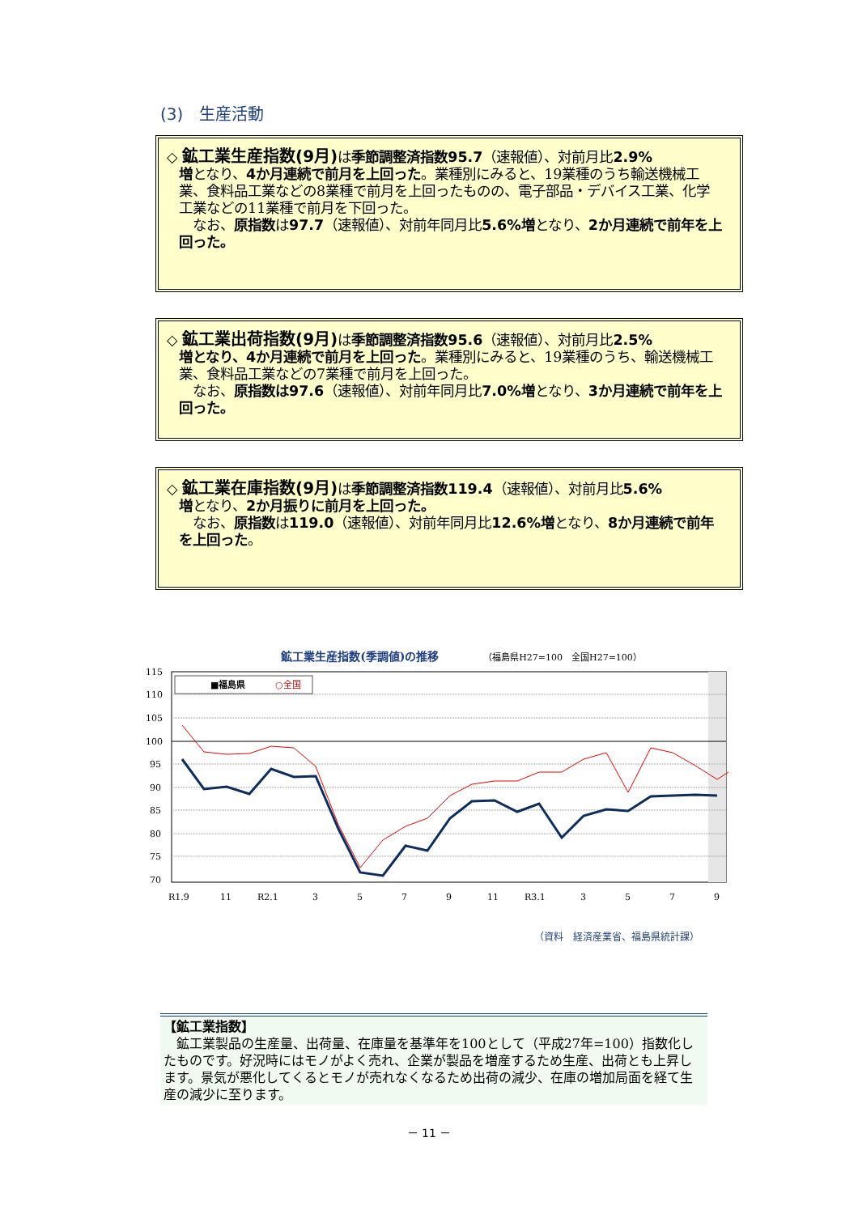(3)　生産活動
◇ 鉱工業生産指数(9月) は季節調整済指数95.7（速報値）、対前月比2.9%
増となり、4か月連続で前月を上回った。業種別にみると、19業種のうち輸送機械工業、食料品工業などの8業種で前月を上回ったものの、電子部品・デバイス工業、化学工業などの11業種で前月を下回った。
　なお、原指数は97.7（速報値）、対前年同月比5.6%増となり、2か月連続で前年を上回った。
◇ 鉱工業出荷指数(9月) は季節調整済指数95.6（速報値）、対前月比2.5%
増となり、4か月連続で前月を上回った。業種別にみると、19業種のうち、輸送機械工業、食料品工業などの7業種で前月を上回った。
　なお、原指数は97.6（速報値）、対前年同月比7.0%増となり、3か月連続で前年を上回った。
◇ 鉱工業在庫指数(9月) は季節調整済指数119.4（速報値）、対前月比5.6%
増となり、2か月振りに前月を上回った。
　なお、原指数は119.0（速報値）、対前年同月比12.6%増となり、8か月連続で前年を上回った。
鉱工業生産指数(季調値)の推移 （福島県H27=100　全国H27=100）
115
110
105
100
95
90
85
80
75
70
■福島県
○全国
R1.9
11
R2.1
3
5
7
9
11
R3.1
3
5
7
9
11 R4.1 3 5 7 9
（資料　経済産業省、福島県統計課）
【鉱工業指数】
　鉱工業製品の生産量、出荷量、在庫量を基準年を100として（平成27年=100）指数化したものです。好況時にはモノがよく売れ、企業が製品を増産するため生産、出荷とも上昇します。景気が悪化してくるとモノが売れなくなるため出荷の減少、在庫の増加局面を経て生産の減少に至ります。
－ 11 －